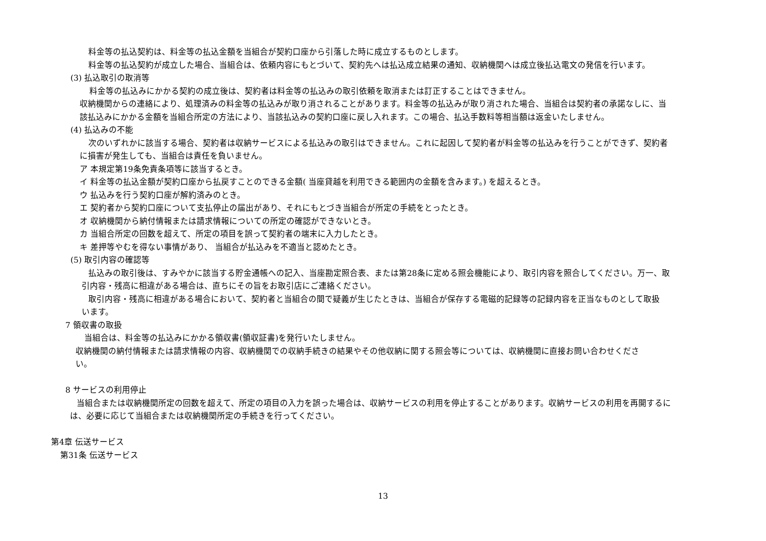料金等の払込契約は、料金等の払込金額を当組合が契約口座から引落した時に成立するものとします。
料金等の払込契約が成立した場合、当組合は、依頼内容にもとづいて、契約先へは払込成立結果の通知、収納機関へは成立後払込電文の発信を行います。
(3) 払込取引の取消等
料金等の払込みにかかる契約の成立後は、契約者は料金等の払込みの取引依頼を取消または訂正することはできません。
収納機関からの連絡により、処理済みの料金等の払込みが取り消されることがあります。料金等の払込みが取り消された場合、当組合は契約者の承諾なしに、当
該払込みにかかる金額を当組合所定の方法により、当該払込みの契約口座に戻し入れます。この場合、払込手数料等相当額は返金いたしません。
(4) 払込みの不能
次のいずれかに該当する場合、契約者は収納サービスによる払込みの取引はできません。これに起因して契約者が料金等の払込みを行うことができず、契約者
に損害が発生しても、当組合は責任を負いません。
ア 本規定第19条免責条項等に該当するとき。
イ 料金等の払込金額が契約口座から払戻すことのできる金額( 当座貸越を利用できる範囲内の金額を含みます。) を超えるとき。
ウ 払込みを行う契約口座が解約済みのとき。
エ 契約者から契約口座について支払停止の届出があり、それにもとづき当組合が所定の手続をとったとき。
オ 収納機関から納付情報または請求情報についての所定の確認ができないとき。
カ 当組合所定の回数を超えて、所定の項目を誤って契約者の端末に入力したとき。
キ 差押等やむを得ない事情があり、 当組合が払込みを不適当と認めたとき。
(5) 取引内容の確認等
払込みの取引後は、すみやかに該当する貯金通帳への記入、当座勘定照合表、または第28条に定める照会機能により、取引内容を照合してください。万一、取
引内容・残高に相違がある場合は、直ちにその旨をお取引店にご連絡ください。
取引内容・残高に相違がある場合において、契約者と当組合の間で疑義が生じたときは、当組合が保存する電磁的記録等の記録内容を正当なものとして取扱
います。
7 領収書の取扱
当組合は、料金等の払込みにかかる領収書(領収証書)を発行いたしません。
収納機関の納付情報または請求情報の内容、収納機関での収納手続きの結果やその他収納に関する照会等については、収納機関に直接お問い合わせくださ
い。
8 サービスの利用停止
当組合または収納機関所定の回数を超えて、所定の項目の入力を誤った場合は、収納サービスの利用を停止することがあります。収納サービスの利用を再開するに
は、必要に応じて当組合または収納機関所定の手続きを行ってください。
第4章 伝送サービス
第31条 伝送サービス
13